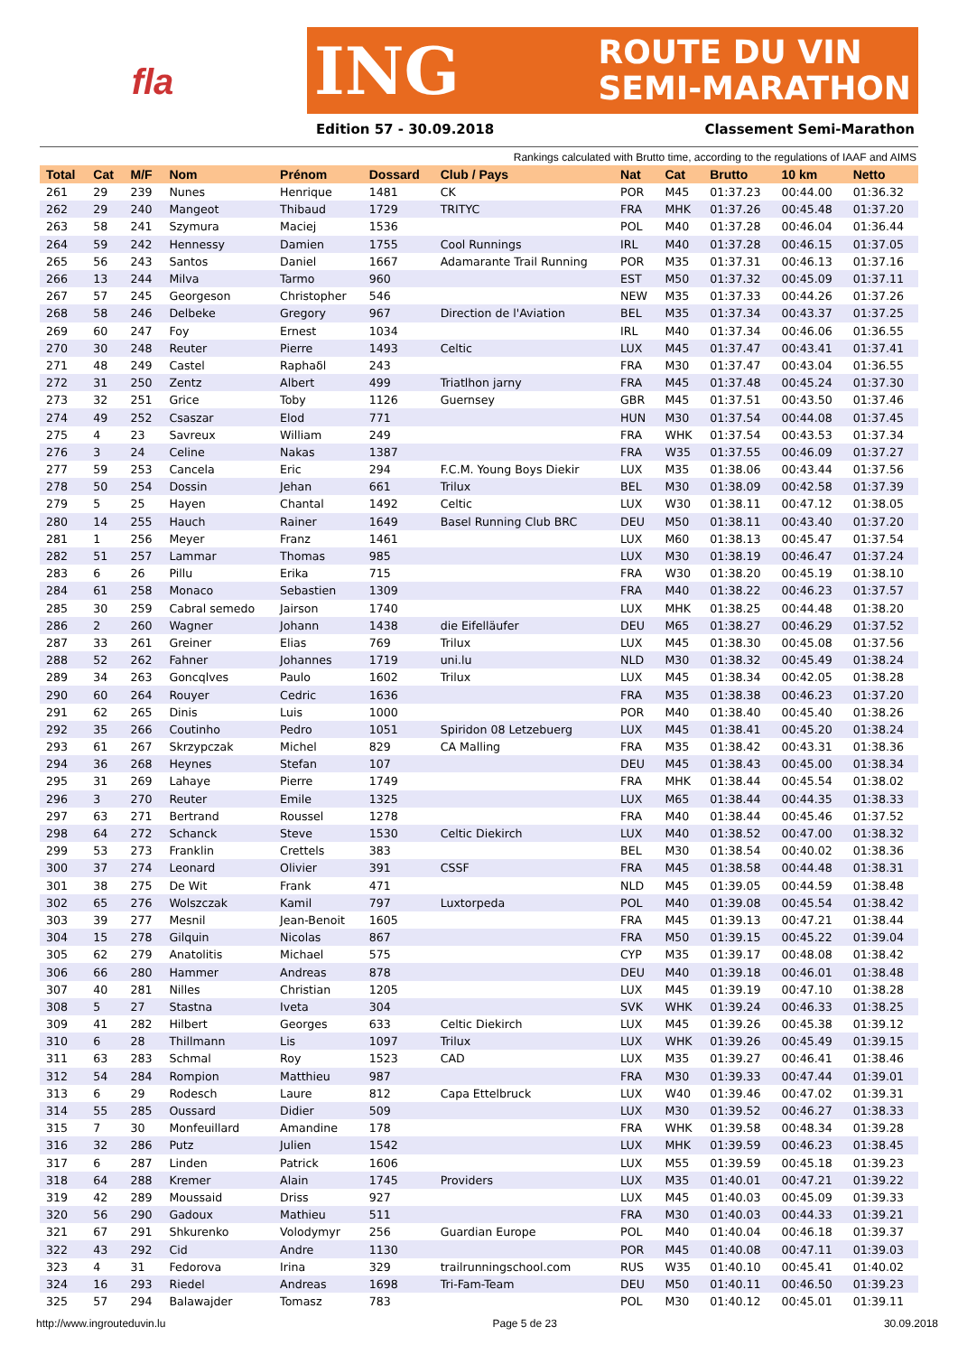fla
ING ROUTE DU VIN
SEMI-MARATHON
Edition 57 - 30.09.2018 Classement Semi-Marathon
Rankings calculated with Brutto time, according to the regulations of IAAF and AIMS
| Total | Cat | M/F | Nom | Prénom | Dossard | Club / Pays | Nat | Cat | Brutto | 10 km | Netto |
| --- | --- | --- | --- | --- | --- | --- | --- | --- | --- | --- | --- |
| 261 | 29 | 239 | Nunes | Henrique | 1481 | CK | POR | M45 | 01:37.23 | 00:44.00 | 01:36.32 |
| 262 | 29 | 240 | Mangeot | Thibaud | 1729 | TRITYC | FRA | MHK | 01:37.26 | 00:45.48 | 01:37.20 |
| 263 | 58 | 241 | Szymura | Maciej | 1536 | | POL | M40 | 01:37.28 | 00:46.04 | 01:36.44 |
| 264 | 59 | 242 | Hennessy | Damien | 1755 | Cool Runnings | IRL | M40 | 01:37.28 | 00:46.15 | 01:37.05 |
| 265 | 56 | 243 | Santos | Daniel | 1667 | Adamarante Trail Running | POR | M35 | 01:37.31 | 00:46.13 | 01:37.16 |
| 266 | 13 | 244 | Milva | Tarmo | 960 | | EST | M50 | 01:37.32 | 00:45.09 | 01:37.11 |
| 267 | 57 | 245 | Georgeson | Christopher | 546 | | NEW | M35 | 01:37.33 | 00:44.26 | 01:37.26 |
| 268 | 58 | 246 | Delbeke | Gregory | 967 | Direction de l'Aviation | BEL | M35 | 01:37.34 | 00:43.37 | 01:37.25 |
| 269 | 60 | 247 | Foy | Ernest | 1034 | | IRL | M40 | 01:37.34 | 00:46.06 | 01:36.55 |
| 270 | 30 | 248 | Reuter | Pierre | 1493 | Celtic | LUX | M45 | 01:37.47 | 00:43.41 | 01:37.41 |
| 271 | 48 | 249 | Castel | Raphaδl | 243 | | FRA | M30 | 01:37.47 | 00:43.04 | 01:36.55 |
| 272 | 31 | 250 | Zentz | Albert | 499 | Triatlhon jarny | FRA | M45 | 01:37.48 | 00:45.24 | 01:37.30 |
| 273 | 32 | 251 | Grice | Toby | 1126 | Guernsey | GBR | M45 | 01:37.51 | 00:43.50 | 01:37.46 |
| 274 | 49 | 252 | Csaszar | Elod | 771 | | HUN | M30 | 01:37.54 | 00:44.08 | 01:37.45 |
| 275 | 4 | 23 | Savreux | William | 249 | | FRA | WHK | 01:37.54 | 00:43.53 | 01:37.34 |
| 276 | 3 | 24 | Celine | Nakas | 1387 | | FRA | W35 | 01:37.55 | 00:46.09 | 01:37.27 |
| 277 | 59 | 253 | Cancela | Eric | 294 | F.C.M. Young Boys Diekir | LUX | M35 | 01:38.06 | 00:43.44 | 01:37.56 |
| 278 | 50 | 254 | Dossin | Jehan | 661 | Trilux | BEL | M30 | 01:38.09 | 00:42.58 | 01:37.39 |
| 279 | 5 | 25 | Hayen | Chantal | 1492 | Celtic | LUX | W30 | 01:38.11 | 00:47.12 | 01:38.05 |
| 280 | 14 | 255 | Hauch | Rainer | 1649 | Basel Running Club BRC | DEU | M50 | 01:38.11 | 00:43.40 | 01:37.20 |
| 281 | 1 | 256 | Meyer | Franz | 1461 | | LUX | M60 | 01:38.13 | 00:45.47 | 01:37.54 |
| 282 | 51 | 257 | Lammar | Thomas | 985 | | LUX | M30 | 01:38.19 | 00:46.47 | 01:37.24 |
| 283 | 6 | 26 | Pillu | Erika | 715 | | FRA | W30 | 01:38.20 | 00:45.19 | 01:38.10 |
| 284 | 61 | 258 | Monaco | Sebastien | 1309 | | FRA | M40 | 01:38.22 | 00:46.23 | 01:37.57 |
| 285 | 30 | 259 | Cabral semedo | Jairson | 1740 | | LUX | MHK | 01:38.25 | 00:44.48 | 01:38.20 |
| 286 | 2 | 260 | Wagner | Johann | 1438 | die Eifelläufer | DEU | M65 | 01:38.27 | 00:46.29 | 01:37.52 |
| 287 | 33 | 261 | Greiner | Elias | 769 | Trilux | LUX | M45 | 01:38.30 | 00:45.08 | 01:37.56 |
| 288 | 52 | 262 | Fahner | Johannes | 1719 | uni.lu | NLD | M30 | 01:38.32 | 00:45.49 | 01:38.24 |
| 289 | 34 | 263 | Goncqlves | Paulo | 1602 | Trilux | LUX | M45 | 01:38.34 | 00:42.05 | 01:38.28 |
| 290 | 60 | 264 | Rouyer | Cedric | 1636 | | FRA | M35 | 01:38.38 | 00:46.23 | 01:37.20 |
| 291 | 62 | 265 | Dinis | Luis | 1000 | | POR | M40 | 01:38.40 | 00:45.40 | 01:38.26 |
| 292 | 35 | 266 | Coutinho | Pedro | 1051 | Spiridon 08 Letzebuerg | LUX | M45 | 01:38.41 | 00:45.20 | 01:38.24 |
| 293 | 61 | 267 | Skrzypczak | Michel | 829 | CA Malling | FRA | M35 | 01:38.42 | 00:43.31 | 01:38.36 |
| 294 | 36 | 268 | Heynes | Stefan | 107 | | DEU | M45 | 01:38.43 | 00:45.00 | 01:38.34 |
| 295 | 31 | 269 | Lahaye | Pierre | 1749 | | FRA | MHK | 01:38.44 | 00:45.54 | 01:38.02 |
| 296 | 3 | 270 | Reuter | Emile | 1325 | | LUX | M65 | 01:38.44 | 00:44.35 | 01:38.33 |
| 297 | 63 | 271 | Bertrand | Roussel | 1278 | | FRA | M40 | 01:38.44 | 00:45.46 | 01:37.52 |
| 298 | 64 | 272 | Schanck | Steve | 1530 | Celtic Diekirch | LUX | M40 | 01:38.52 | 00:47.00 | 01:38.32 |
| 299 | 53 | 273 | Franklin | Crettels | 383 | | BEL | M30 | 01:38.54 | 00:40.02 | 01:38.36 |
| 300 | 37 | 274 | Leonard | Olivier | 391 | CSSF | FRA | M45 | 01:38.58 | 00:44.48 | 01:38.31 |
| 301 | 38 | 275 | De Wit | Frank | 471 | | NLD | M45 | 01:39.05 | 00:44.59 | 01:38.48 |
| 302 | 65 | 276 | Wolszczak | Kamil | 797 | Luxtorpeda | POL | M40 | 01:39.08 | 00:45.54 | 01:38.42 |
| 303 | 39 | 277 | Mesnil | Jean-Benoit | 1605 | | FRA | M45 | 01:39.13 | 00:47.21 | 01:38.44 |
| 304 | 15 | 278 | Gilquin | Nicolas | 867 | | FRA | M50 | 01:39.15 | 00:45.22 | 01:39.04 |
| 305 | 62 | 279 | Anatolitis | Michael | 575 | | CYP | M35 | 01:39.17 | 00:48.08 | 01:38.42 |
| 306 | 66 | 280 | Hammer | Andreas | 878 | | DEU | M40 | 01:39.18 | 00:46.01 | 01:38.48 |
| 307 | 40 | 281 | Nilles | Christian | 1205 | | LUX | M45 | 01:39.19 | 00:47.10 | 01:38.28 |
| 308 | 5 | 27 | Stastna | Iveta | 304 | | SVK | WHK | 01:39.24 | 00:46.33 | 01:38.25 |
| 309 | 41 | 282 | Hilbert | Georges | 633 | Celtic Diekirch | LUX | M45 | 01:39.26 | 00:45.38 | 01:39.12 |
| 310 | 6 | 28 | Thillmann | Lis | 1097 | Trilux | LUX | WHK | 01:39.26 | 00:45.49 | 01:39.15 |
| 311 | 63 | 283 | Schmal | Roy | 1523 | CAD | LUX | M35 | 01:39.27 | 00:46.41 | 01:38.46 |
| 312 | 54 | 284 | Rompion | Matthieu | 987 | | FRA | M30 | 01:39.33 | 00:47.44 | 01:39.01 |
| 313 | 6 | 29 | Rodesch | Laure | 812 | Capa Ettelbruck | LUX | W40 | 01:39.46 | 00:47.02 | 01:39.31 |
| 314 | 55 | 285 | Oussard | Didier | 509 | | LUX | M30 | 01:39.52 | 00:46.27 | 01:38.33 |
| 315 | 7 | 30 | Monfeuillard | Amandine | 178 | | FRA | WHK | 01:39.58 | 00:48.34 | 01:39.28 |
| 316 | 32 | 286 | Putz | Julien | 1542 | | LUX | MHK | 01:39.59 | 00:46.23 | 01:38.45 |
| 317 | 6 | 287 | Linden | Patrick | 1606 | | LUX | M55 | 01:39.59 | 00:45.18 | 01:39.23 |
| 318 | 64 | 288 | Kremer | Alain | 1745 | Providers | LUX | M35 | 01:40.01 | 00:47.21 | 01:39.22 |
| 319 | 42 | 289 | Moussaid | Driss | 927 | | LUX | M45 | 01:40.03 | 00:45.09 | 01:39.33 |
| 320 | 56 | 290 | Gadoux | Mathieu | 511 | | FRA | M30 | 01:40.03 | 00:44.33 | 01:39.21 |
| 321 | 67 | 291 | Shkurenko | Volodymyr | 256 | Guardian Europe | POL | M40 | 01:40.04 | 00:46.18 | 01:39.37 |
| 322 | 43 | 292 | Cid | Andre | 1130 | | POR | M45 | 01:40.08 | 00:47.11 | 01:39.03 |
| 323 | 4 | 31 | Fedorova | Irina | 329 | trailrunningschool.com | RUS | W35 | 01:40.10 | 00:45.41 | 01:40.02 |
| 324 | 16 | 293 | Riedel | Andreas | 1698 | Tri-Fam-Team | DEU | M50 | 01:40.11 | 00:46.50 | 01:39.23 |
| 325 | 57 | 294 | Balawajder | Tomasz | 783 | | POL | M30 | 01:40.12 | 00:45.01 | 01:39.11 |
http://www.ingrouteduvin.lu Page 5 de 23 30.09.2018